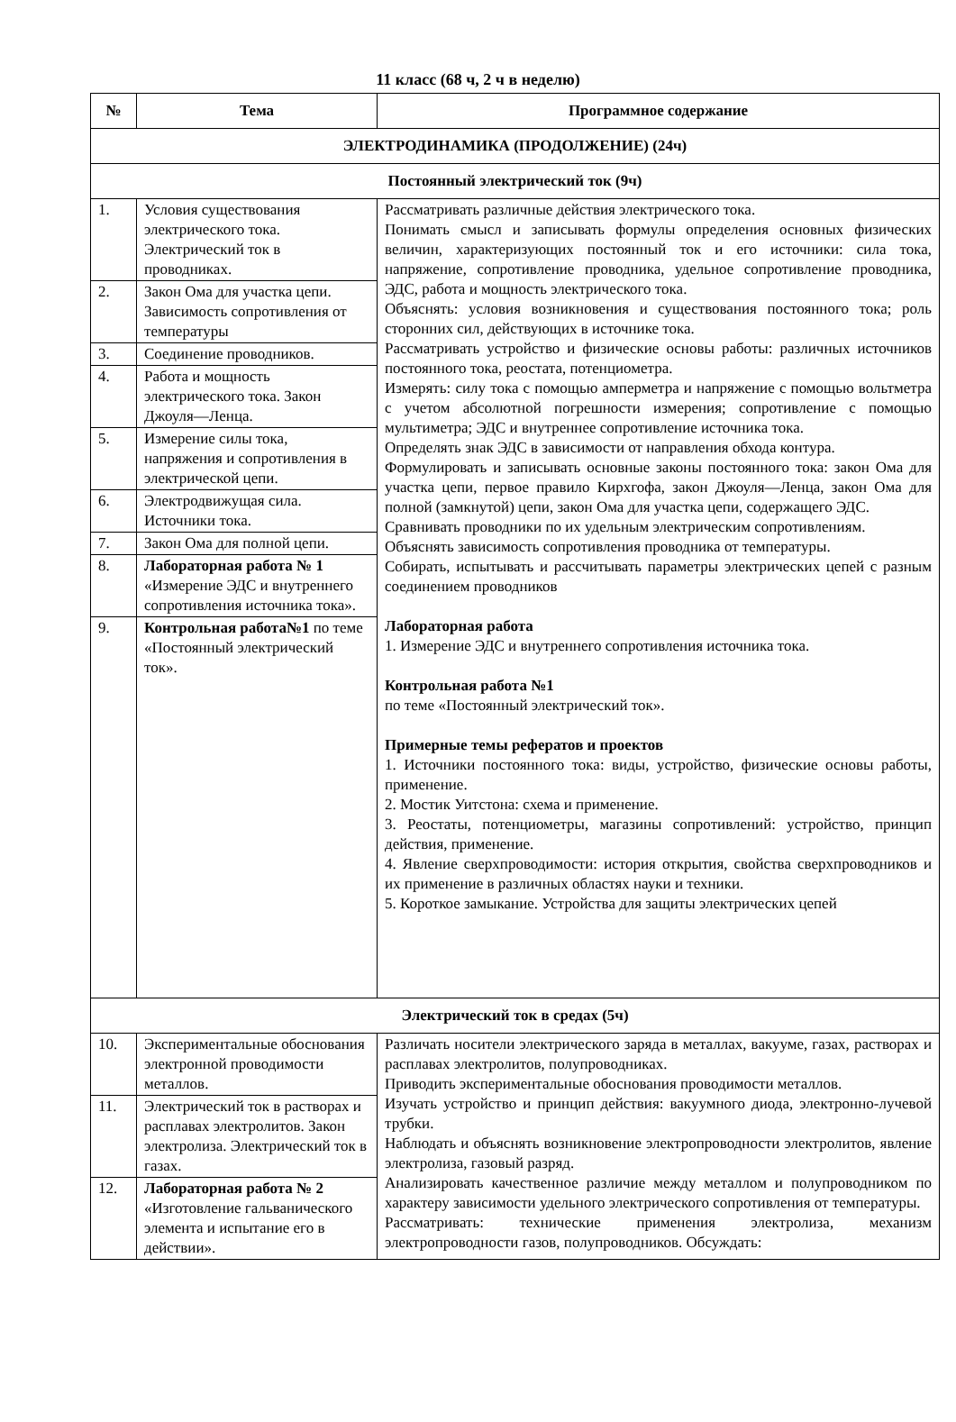11 класс (68 ч, 2 ч в неделю)
| № | Тема | Программное содержание |
| --- | --- | --- |
| ЭЛЕКТРОДИНАМИКА (ПРОДОЛЖЕНИЕ) (24ч) | | |
| Постоянный электрический ток (9ч) | | |
| 1. | Условия существования электрического тока. Электрический ток в проводниках. | Рассматривать различные действия электрического тока. Понимать смысл и записывать формулы определения основных физических величин, характеризующих постоянный ток и его источники: сила тока, напряжение, сопротивление проводника, удельное сопротивление проводника, ЭДС, работа и мощность электрического тока. Объяснять: условия возникновения и существования постоянного тока; роль сторонних сил, действующих в источнике тока. Рассматривать устройство и физические основы работы: различных источников постоянного тока, реостата, потенциометра. Измерять: силу тока с помощью амперметра и напряжение с помощью вольтметра с учетом абсолютной погрешности измерения; сопротивление с помощью мультиметра; ЭДС и внутреннее сопротивление источника тока. Определять знак ЭДС в зависимости от направления обхода контура. Формулировать и записывать основные законы постоянного тока: закон Ома для участка цепи, первое правило Кирхгофа, закон Джоуля—Ленца, закон Ома для полной (замкнутой) цепи, закон Ома для участка цепи, содержащего ЭДС. Сравнивать проводники по их удельным электрическим сопротивлениям. Объяснять зависимость сопротивления проводника от температуры. Собирать, испытывать и рассчитывать параметры электрических цепей с разным соединением проводников Лабораторная работа 1. Измерение ЭДС и внутреннего сопротивления источника тока. Контрольная работа №1 по теме «Постоянный электрический ток». Примерные темы рефератов и проектов 1. Источники постоянного тока: виды, устройство, физические основы работы, применение. 2. Мостик Уитстона: схема и применение. 3. Реостаты, потенциометры, магазины сопротивлений: устройство, принцип действия, применение. 4. Явление сверхпроводимости: история открытия, свойства сверхпроводников и их применение в различных областях науки и техники. 5. Короткое замыкание. Устройства для защиты электрических цепей |
| 2. | Закон Ома для участка цепи. Зависимость сопротивления от температуры | |
| 3. | Соединение проводников. | |
| 4. | Работа и мощность электрического тока. Закон Джоуля—Ленца. | |
| 5. | Измерение силы тока, напряжения и сопротивления в электрической цепи. | |
| 6. | Электродвижущая сила. Источники тока. | |
| 7. | Закон Ома для полной цепи. | |
| 8. | Лабораторная работа № 1 «Измерение ЭДС и внутреннего сопротивления источника тока». | |
| 9. | Контрольная работа№1 по теме «Постоянный электрический ток». | |
| Электрический ток в средах (5ч) | | |
| 10. | Экспериментальные обоснования электронной проводимости металлов. | Различать носители электрического заряда в металлах, вакууме, газах, растворах и расплавах электролитов, полупроводниках. Приводить экспериментальные обоснования проводимости металлов. Изучать устройство и принцип действия: вакуумного диода, электронно-лучевой трубки. Наблюдать и объяснять возникновение электропроводности электролитов, явление электролиза, газовый разряд. Анализировать качественное различие между металлом и полупроводником по характеру зависимости удельного электрического сопротивления от температуры. Рассматривать: технические применения электролиза, механизм электропроводности газов, полупроводников. Обсуждать: |
| 11. | Электрический ток в растворах и расплавах электролитов. Закон электролиза. Электрический ток в газах. | |
| 12. | Лабораторная работа № 2 «Изготовление гальванического элемента и испытание его в действии». | |